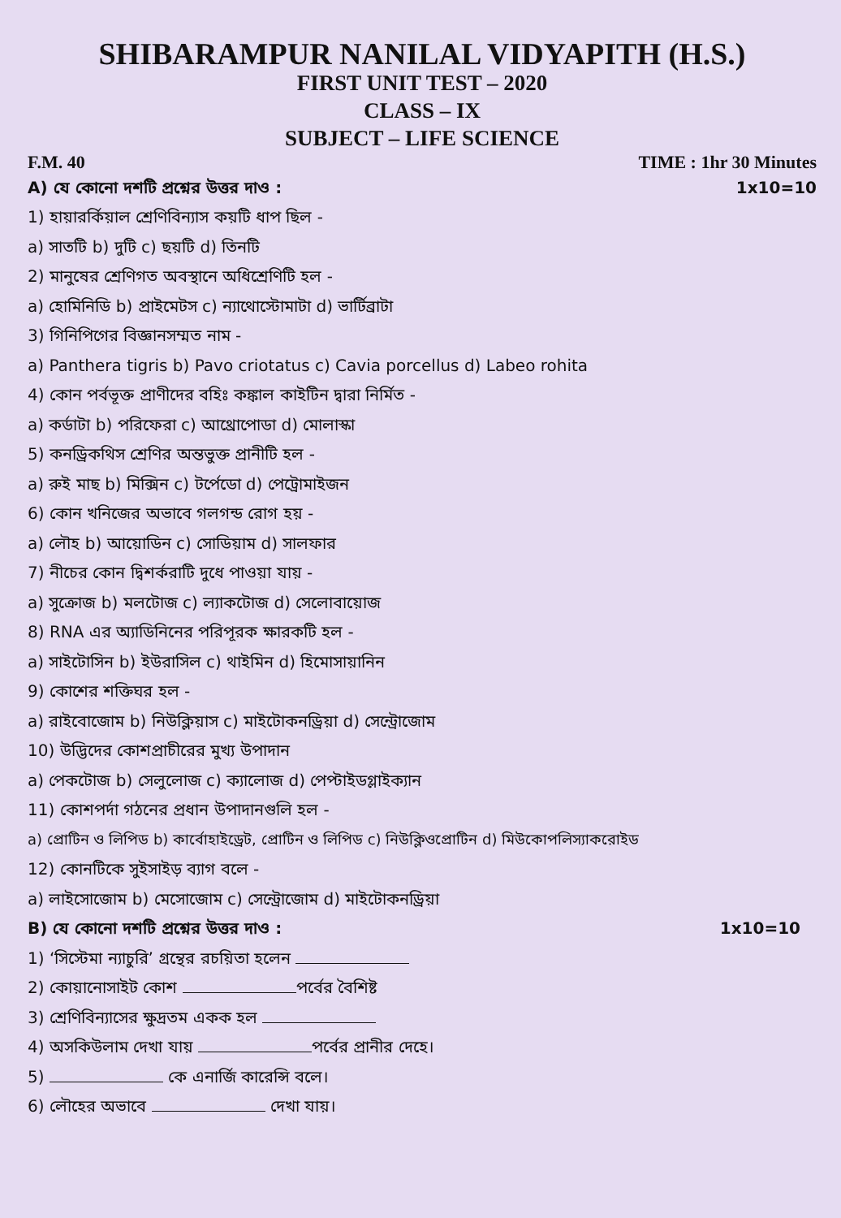SHIBARAMPUR NANILAL VIDYAPITH (H.S.)
FIRST UNIT TEST – 2020
CLASS – IX
SUBJECT – LIFE SCIENCE
F.M. 40 TIME : 1hr 30 Minutes
A) যে কোনো দশটি প্রশ্নের উত্তর দাও :
1x10=10
1) হায়ারর্কিয়াল শ্রেণিবিন্যাস কয়টি ধাপ ছিল -
a) সাতটি b) দুটি c) ছয়টি d) তিনটি
2) মানুষের শ্রেণিগত অবস্থানে অধিশ্রেণিটি হল -
a) হোমিনিডি b) প্রাইমেটস c) ন্যাথোস্টোমাটা d) ভার্টিব্রাটা
3) গিনিপিগের বিজ্ঞানসম্মত নাম -
a) Panthera tigris b) Pavo criotatus c) Cavia porcellus d) Labeo rohita
4) কোন পর্বভূক্ত প্রাণীদের বহিঃ কঙ্কাল কাইটিন দ্বারা নির্মিত -
a) কর্ডাটা b) পরিফেরা c) আথ্রোপোডা d) মোলাস্কা
5) কনড্রিকথিস শ্রেণির অন্তভুক্ত প্রানীটি হল -
a) রুই মাছ b) মিক্সিন c) টর্পেডো d) পেট্রোমাইজন
6) কোন খনিজের অভাবে গলগন্ড রোগ হয় -
a) লৌহ b) আয়োডিন c) সোডিয়াম d) সালফার
7) নীচের কোন দ্বিশর্করাটি দুধে পাওয়া যায় -
a) সুক্রোজ b) মলটোজ c) ল্যাকটোজ d) সেলোবায়োজ
8) RNA এর অ্যাডিনিনের পরিপূরক ক্ষারকটি হল -
a) সাইটোসিন b) ইউরাসিল c) থাইমিন d) হিমোসায়ানিন
9) কোশের শক্তিঘর হল -
a) রাইবোজোম b) নিউক্লিয়াস c) মাইটোকনড্রিয়া d) সেন্ট্রোজোম
10) উদ্ভিদের কোশপ্রাচীরের মুখ্য উপাদান
a) পেকটোজ b) সেলুলোজ c) ক্যালোজ d) পেপ্টাইডগ্লাইক্যান
11) কোশপর্দা গঠনের প্রধান উপাদানগুলি হল -
a) প্রোটিন ও লিপিড b) কার্বোহাইড্রেট, প্রোটিন ও লিপিড c) নিউক্লিওপ্রোটিন d) মিউকোপলিস্যাকরোইড
12) কোনটিকে সুইসাইড় ব্যাগ বলে -
a) লাইসোজোম b) মেসোজোম c) সেন্ট্রোজোম d) মাইটোকনড্রিয়া
B) যে কোনো দশটি প্রশ্নের উত্তর দাও :
1x10=10
1) ‘সিস্টেমা ন্যাচুরি’ গ্রন্থের রচয়িতা হলেন
2) কোয়ানোসাইট কোশ পর্বের বৈশিষ্ট
3) শ্রেণিবিন্যাসের ক্ষুদ্রতম একক হল
4) অসকিউলাম দেখা যায় পর্বের প্রানীর দেহে।
5) কে এনার্জি কারেন্সি বলে।
6) লৌহের অভাবে দেখা যায়।